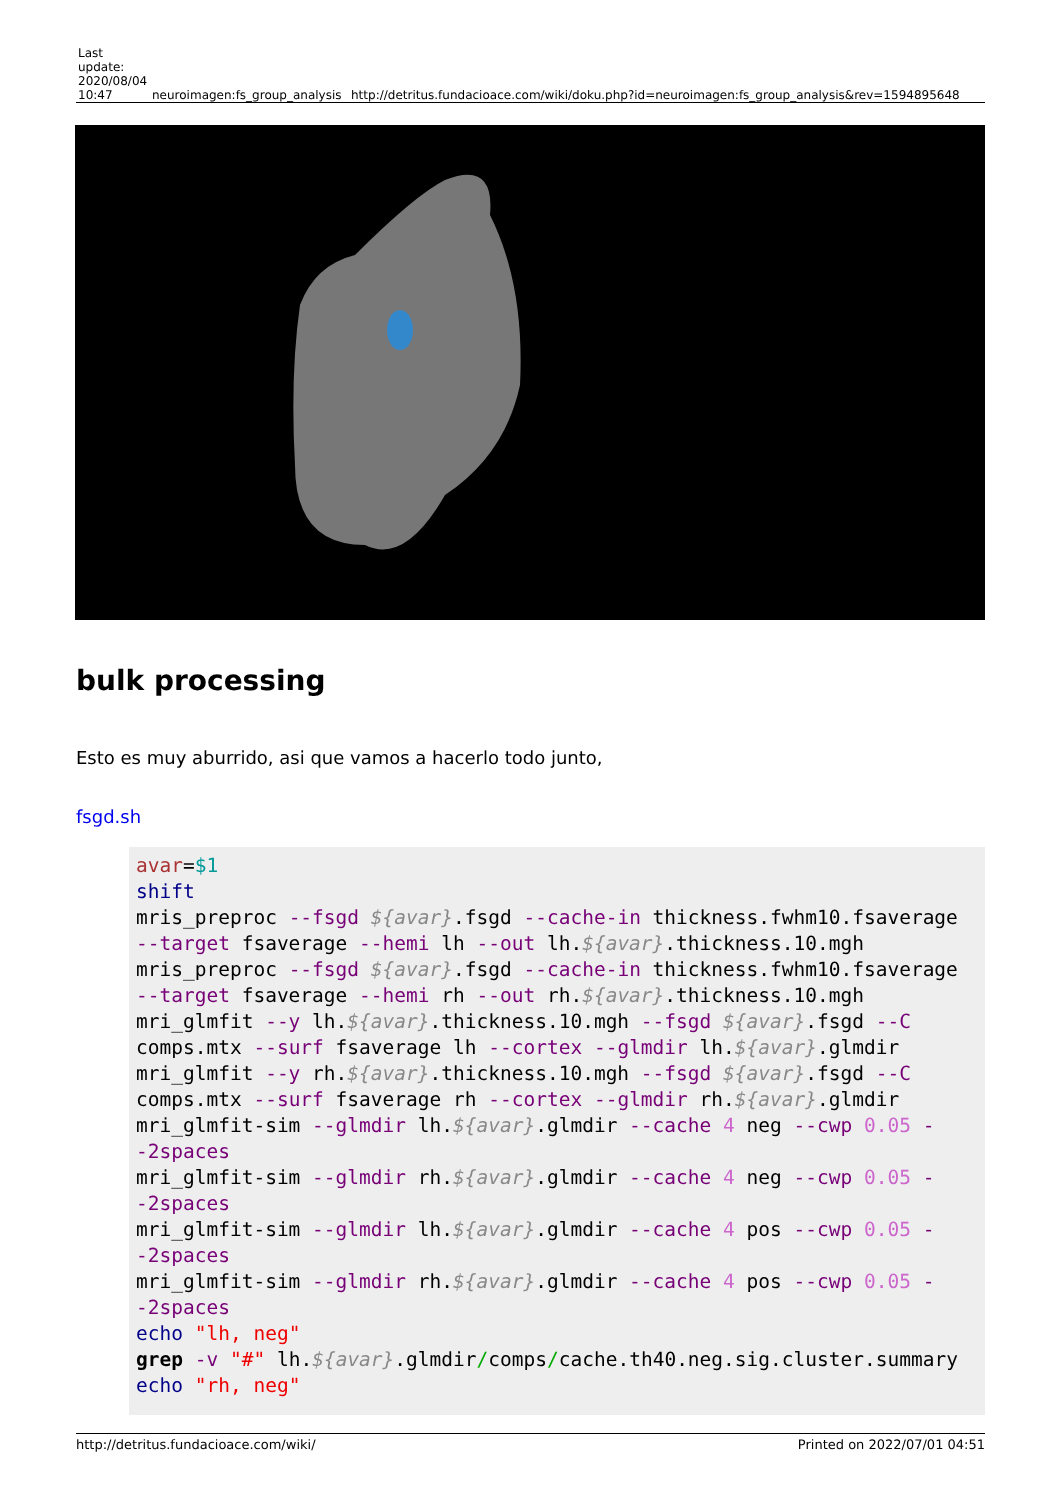| Last update: 2020/08/04 10:47 | neuroimagen:fs_group_analysis | http://detritus.fundacioace.com/wiki/doku.php?id=neuroimagen:fs_group_analysis&rev=1594895648 |
bulk processing
Esto es muy aburrido, asi que vamos a hacerlo todo junto,
fsgd.sh
avar=$1
shift
mris_preproc --fsgd ${avar}.fsgd --cache-in thickness.fwhm10.fsaverage --target fsaverage --hemi lh --out lh.${avar}.thickness.10.mgh
mris_preproc --fsgd ${avar}.fsgd --cache-in thickness.fwhm10.fsaverage --target fsaverage --hemi rh --out rh.${avar}.thickness.10.mgh
mri_glmfit --y lh.${avar}.thickness.10.mgh --fsgd ${avar}.fsgd --C comps.mtx --surf fsaverage lh --cortex --glmdir lh.${avar}.glmdir
mri_glmfit --y rh.${avar}.thickness.10.mgh --fsgd ${avar}.fsgd --C comps.mtx --surf fsaverage rh --cortex --glmdir rh.${avar}.glmdir
mri_glmfit-sim --glmdir lh.${avar}.glmdir --cache 4 neg --cwp 0.05 --2spaces
mri_glmfit-sim --glmdir rh.${avar}.glmdir --cache 4 neg --cwp 0.05 --2spaces
mri_glmfit-sim --glmdir lh.${avar}.glmdir --cache 4 pos --cwp 0.05 --2spaces
mri_glmfit-sim --glmdir rh.${avar}.glmdir --cache 4 pos --cwp 0.05 --2spaces
echo "lh, neg"
grep -v "#" lh.${avar}.glmdir/comps/cache.th40.neg.sig.cluster.summary
echo "rh, neg"
http://detritus.fundacioace.com/wiki/ Printed on 2022/07/01 04:51